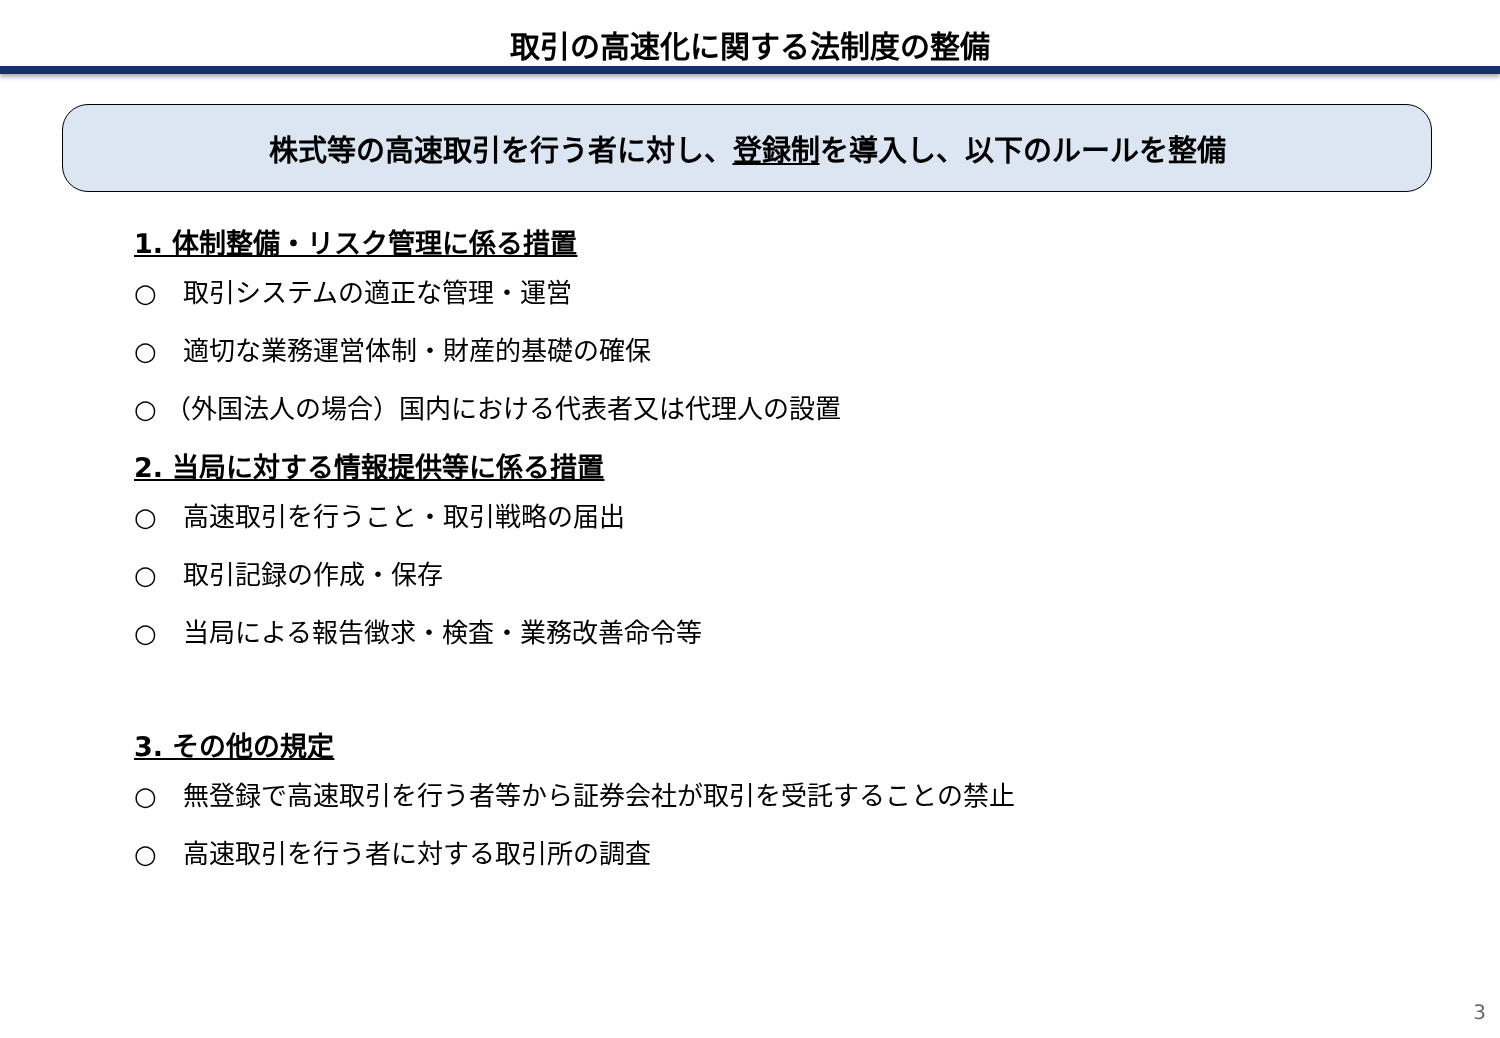取引の高速化に関する法制度の整備
株式等の高速取引を行う者に対し、 登録制 を導入し、以下のルールを整備
1. 体制整備・リスク管理に係る措置
○　取引システムの適正な管理・運営
○　適切な業務運営体制・財産的基礎の確保
○ （外国法人の場合）国内における代表者又は代理人の設置
2. 当局に対する情報提供等に係る措置
○　高速取引を行うこと・取引戦略の届出
○　取引記録の作成・保存
○　当局による報告徴求・検査・業務改善命令等
3. その他の規定
○　無登録で高速取引を行う者等から証券会社が取引を受託することの禁止
○　高速取引を行う者に対する取引所の調査
3